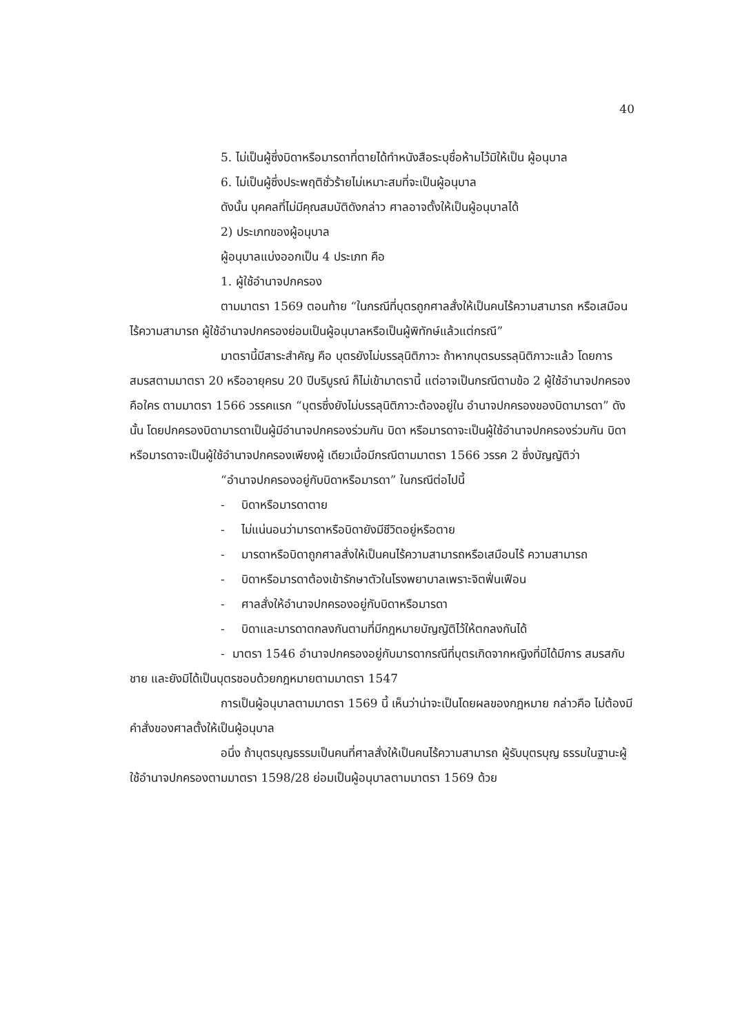40
5. ไม่เป็นผู้ซึ่งบิดาหรือมารดาที่ตายได้ทำหนังสือระบุชื่อห้ามไว้มิให้เป็น ผู้อนุบาล
6. ไม่เป็นผู้ซึ่งประพฤติชั่วร้ายไม่เหมาะสมที่จะเป็นผู้อนุบาล
ดังนั้น บุคคลที่ไม่มีคุณสมบัติดังกล่าว ศาลอาจตั้งให้เป็นผู้อนุบาลได้
2) ประเภทของผู้อนุบาล
ผู้อนุบาลแบ่งออกเป็น 4 ประเภท คือ
1. ผู้ใช้อำนาจปกครอง
ตามมาตรา 1569 ตอนท้าย “ในกรณีที่บุตรถูกศาลสั่งให้เป็นคนไร้ความสามารถ หรือเสมือนไร้ความสามารถ ผู้ใช้อำนาจปกครองย่อมเป็นผู้อนุบาลหรือเป็นผู้พิทักษ์แล้วแต่กรณี”
มาตรานี้มีสาระสำคัญ คือ บุตรยังไม่บรรลุนิติภาวะ ถ้าหากบุตรบรรลุนิติภาวะแล้ว โดยการสมรสตามมาตรา 20 หรืออายุครบ 20 ปีบริบูรณ์ ก็ไม่เข้ามาตรานี้ แต่อาจเป็นกรณีตามข้อ 2 ผู้ใช้อำนาจปกครองคือใคร ตามมาตรา 1566 วรรคแรก “บุตรซึ่งยังไม่บรรลุนิติภาวะต้องอยู่ใน อำนาจปกครองของบิดามารดา” ดังนั้น โดยปกครองบิดามารดาเป็นผู้มีอำนาจปกครองร่วมกัน บิดา หรือมารดาจะเป็นผู้ใช้อำนาจปกครองร่วมกัน บิดาหรือมารดาจะเป็นผู้ใช้อำนาจปกครองเพียงผู้ เดียวเมื่อมีกรณีตามมาตรา 1566 วรรค 2 ซึ่งบัญญัติว่า
“อำนาจปกครองอยู่กับบิดาหรือมารดา” ในกรณีต่อไปนี้
- บิดาหรือมารดาตาย
- ไม่แน่นอนว่ามารดาหรือบิดายังมีชีวิตอยู่หรือตาย
- มารดาหรือบิดาถูกศาลสั่งให้เป็นคนไร้ความสามารถหรือเสมือนไร้ ความสามารถ
- บิดาหรือมารดาต้องเข้ารักษาตัวในโรงพยาบาลเพราะจิตฟั่นเฟือน
- ศาลสั่งให้อำนาจปกครองอยู่กับบิดาหรือมารดา
- บิดาและมารดาตกลงกันตามที่มีกฎหมายบัญญัติไว้ให้ตกลงกันได้
- มาตรา 1546 อำนาจปกครองอยู่กับมารดากรณีที่บุตรเกิดจากหญิงที่มิได้มีการ สมรสกับชาย และยังมิได้เป็นบุตรชอบด้วยกฎหมายตามมาตรา 1547
การเป็นผู้อนุบาลตามมาตรา 1569 นี้ เห็นว่าน่าจะเป็นโดยผลของกฎหมาย กล่าวคือ ไม่ต้องมีคำสั่งของศาลตั้งให้เป็นผู้อนุบาล
อนึ่ง ถ้าบุตรบุญธรรมเป็นคนที่ศาลสั่งให้เป็นคนไร้ความสามารถ ผู้รับบุตรบุญ ธรรมในฐานะผู้ใช้อำนาจปกครองตามมาตรา 1598/28 ย่อมเป็นผู้อนุบาลตามมาตรา 1569 ด้วย